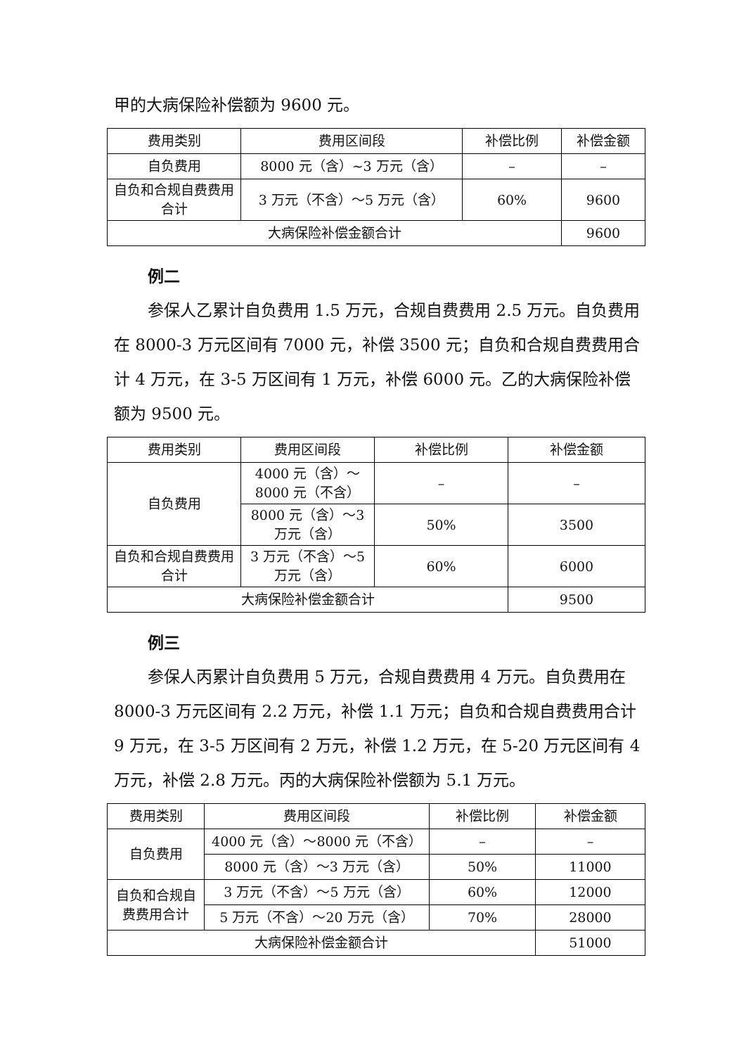甲的大病保险补偿额为 9600 元。
| 费用类别 | 费用区间段 | 补偿比例 | 补偿金额 |
| 自负费用 | 8000 元（含）~3 万元（含） | – | – |
| 自负和合规自费费用合计 | 3 万元（不含）～5 万元（含） | 60% | 9600 |
| 大病保险补偿金额合计 | | | 9600 |
例二
参保人乙累计自负费用 1.5 万元，合规自费费用 2.5 万元。自负费用在 8000-3 万元区间有 7000 元，补偿 3500 元；自负和合规自费费用合计 4 万元，在 3-5 万区间有 1 万元，补偿 6000 元。乙的大病保险补偿额为 9500 元。
| 费用类别 | 费用区间段 | 补偿比例 | 补偿金额 |
| 自负费用 | 4000 元（含）～8000 元（不含） | – | – |
| | 8000 元（含）～3 万元（含） | 50% | 3500 |
| 自负和合规自费费用合计 | 3 万元（不含）～5 万元（含） | 60% | 6000 |
| 大病保险补偿金额合计 | | | 9500 |
例三
参保人丙累计自负费用 5 万元，合规自费费用 4 万元。自负费用在 8000-3 万元区间有 2.2 万元，补偿 1.1 万元；自负和合规自费费用合计 9 万元，在 3-5 万区间有 2 万元，补偿 1.2 万元，在 5-20 万元区间有 4 万元，补偿 2.8 万元。丙的大病保险补偿额为 5.1 万元。
| 费用类别 | 费用区间段 | 补偿比例 | 补偿金额 |
| 自负费用 | 4000 元（含）～8000 元（不含） | – | – |
| | 8000 元（含）～3 万元（含） | 50% | 11000 |
| 自负和合规自费费用合计 | 3 万元（不含）～5 万元（含） | 60% | 12000 |
| | 5 万元（不含）～20 万元（含） | 70% | 28000 |
| 大病保险补偿金额合计 | | | 51000 |